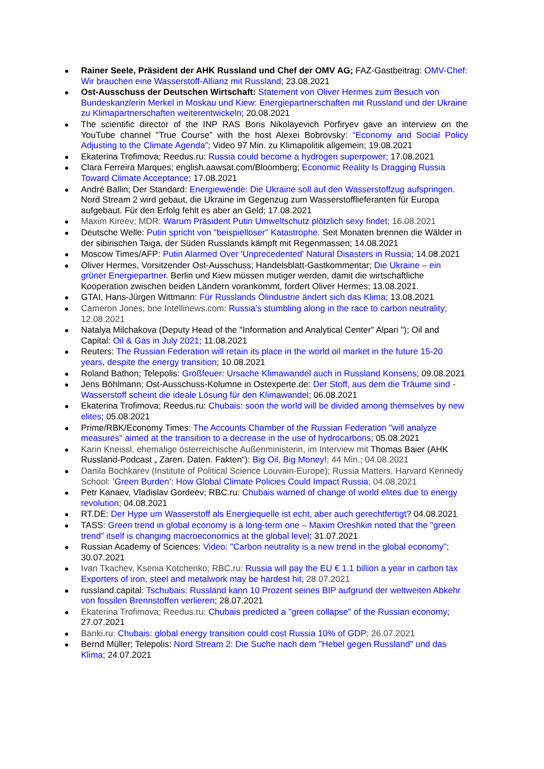Rainer Seele, Präsident der AHK Russland und Chef der OMV AG; FAZ-Gastbeitrag: OMV-Chef: Wir brauchen eine Wasserstoff-Allianz mit Russland; 23.08.2021
Ost-Ausschuss der Deutschen Wirtschaft: Statement von Oliver Hermes zum Besuch von Bundeskanzlerin Merkel in Moskau und Kiew: Energiepartnerschaften mit Russland und der Ukraine zu Klimapartnerschaften weiterentwickeln; 20.08.2021
The scientific director of the INP RAS Boris Nikolayevich Porfiryev gave an interview on the YouTube channel "True Course" with the host Alexei Bobrovsky: “Economy and Social Policy Adjusting to the Climate Agenda”; Video 97 Min. zu Klimapolitik allgemein; 19.08.2021
Ekaterina Trofimova; Reedus.ru: Russia could become a hydrogen superpower; 17.08.2021
Clara Ferreira Marques; english.aawsat.com/Bloomberg; Economic Reality Is Dragging Russia Toward Climate Acceptance; 17.08.2021
André Ballin; Der Standard: Energiewende: Die Ukraine soll auf den Wasserstoffzug aufspringen. Nord Stream 2 wird gebaut, die Ukraine im Gegenzug zum Wasserstofflieferanten für Europa aufgebaut. Für den Erfolg fehlt es aber an Geld; 17.08.2021
Maxim Kireev; MDR: Warum Präsident Putin Umweltschutz plötzlich sexy findet; 16.08.2021
Deutsche Welle: Putin spricht von "beispielloser" Katastrophe. Seit Monaten brennen die Wälder in der sibirischen Taiga, der Süden Russlands kämpft mit Regenmassen; 14.08.2021
Moscow Times/AFP: Putin Alarmed Over 'Unprecedented' Natural Disasters in Russia; 14.08.2021
Oliver Hermes, Vorsitzender Ost-Ausschuss; Handelsblatt-Gastkommentar; Die Ukraine – ein grüner Energiepartner. Berlin und Kiew müssen mutiger werden, damit die wirtschaftliche Kooperation zwischen beiden Ländern vorankommt, fordert Oliver Hermes; 13.08.2021.
GTAI, Hans-Jürgen Wittmann: Für Russlands Ölindustrie ändert sich das Klima; 13.08.2021
Cameron Jones; bne Intellinews.com: Russia’s stumbling along in the race to carbon neutrality; 12.08.2021
Natalya Milchakova (Deputy Head of the "Information and Analytical Center" Alpari "); Oil and Capital: Oil & Gas in July 2021; 11.08.2021
Reuters: The Russian Federation will retain its place in the world oil market in the future 15-20 years, despite the energy transition; 10.08.2021
Roland Bathon; Telepolis: Großfeuer: Ursache Klimawandel auch in Russland Konsens; 09.08.2021
Jens Böhlmann; Ost-Ausschuss-Kolumne in Ostexperte.de: Der Stoff, aus dem die Träume sind - Wasserstoff scheint die ideale Lösung für den Klimawandel; 06.08.2021
Ekaterina Trofimova; Reedus.ru: Chubais: soon the world will be divided among themselves by new elites; 05.08.2021
Prime/RBK/Economy Times: The Accounts Chamber of the Russian Federation "will analyze measures" aimed at the transition to a decrease in the use of hydrocarbons; 05.08.2021
Karin Kneissl, ehemalige österreichische Außenministerin, im Interview mit Thomas Baier (AHK Russland-Podcast „ Zaren. Daten. Fakten“): Big Oil, Big Money!; 44 Min.; 04.08.2021
Danila Bochkarev (Institute of Political Science Louvain-Europe); Russia Matters, Harvard Kennedy School: ‘Green Burden’: How Global Climate Policies Could Impact Russia; 04.08.2021
Petr Kanaev, Vladislav Gordeev; RBC.ru: Chubais warned of change of world elites due to energy revolution; 04.08.2021
RT.DE: Der Hype um Wasserstoff als Energiequelle ist echt, aber auch gerechtfertigt? 04.08.2021
TASS: Green trend in global economy is a long-term one – Maxim Oreshkin noted that the "green trend" itself is changing macroeconomics at the global level; 31.07.2021
Russian Academy of Sciences: Video: "Carbon neutrality is a new trend in the global economy"; 30.07.2021
Ivan Tkachev, Ksenia Kotchenko; RBC.ru: Russia will pay the EU € 1.1 billion a year in carbon tax Exporters of iron, steel and metalwork may be hardest hit; 28.07.2021
russland.capital: Tschubais: Russland kann 10 Prozent seines BIP aufgrund der weltweiten Abkehr von fossilen Brennstoffen verlieren; 28.07.2021
Ekaterina Trofimova; Reedus.ru: Chubais predicted a "green collapse" of the Russian economy; 27.07.2021
Banki.ru: Chubais: global energy transition could cost Russia 10% of GDP; 26.07.2021
Bernd Müller; Telepolis: Nord Stream 2: Die Suche nach dem "Hebel gegen Russland" und das Klima; 24.07.2021